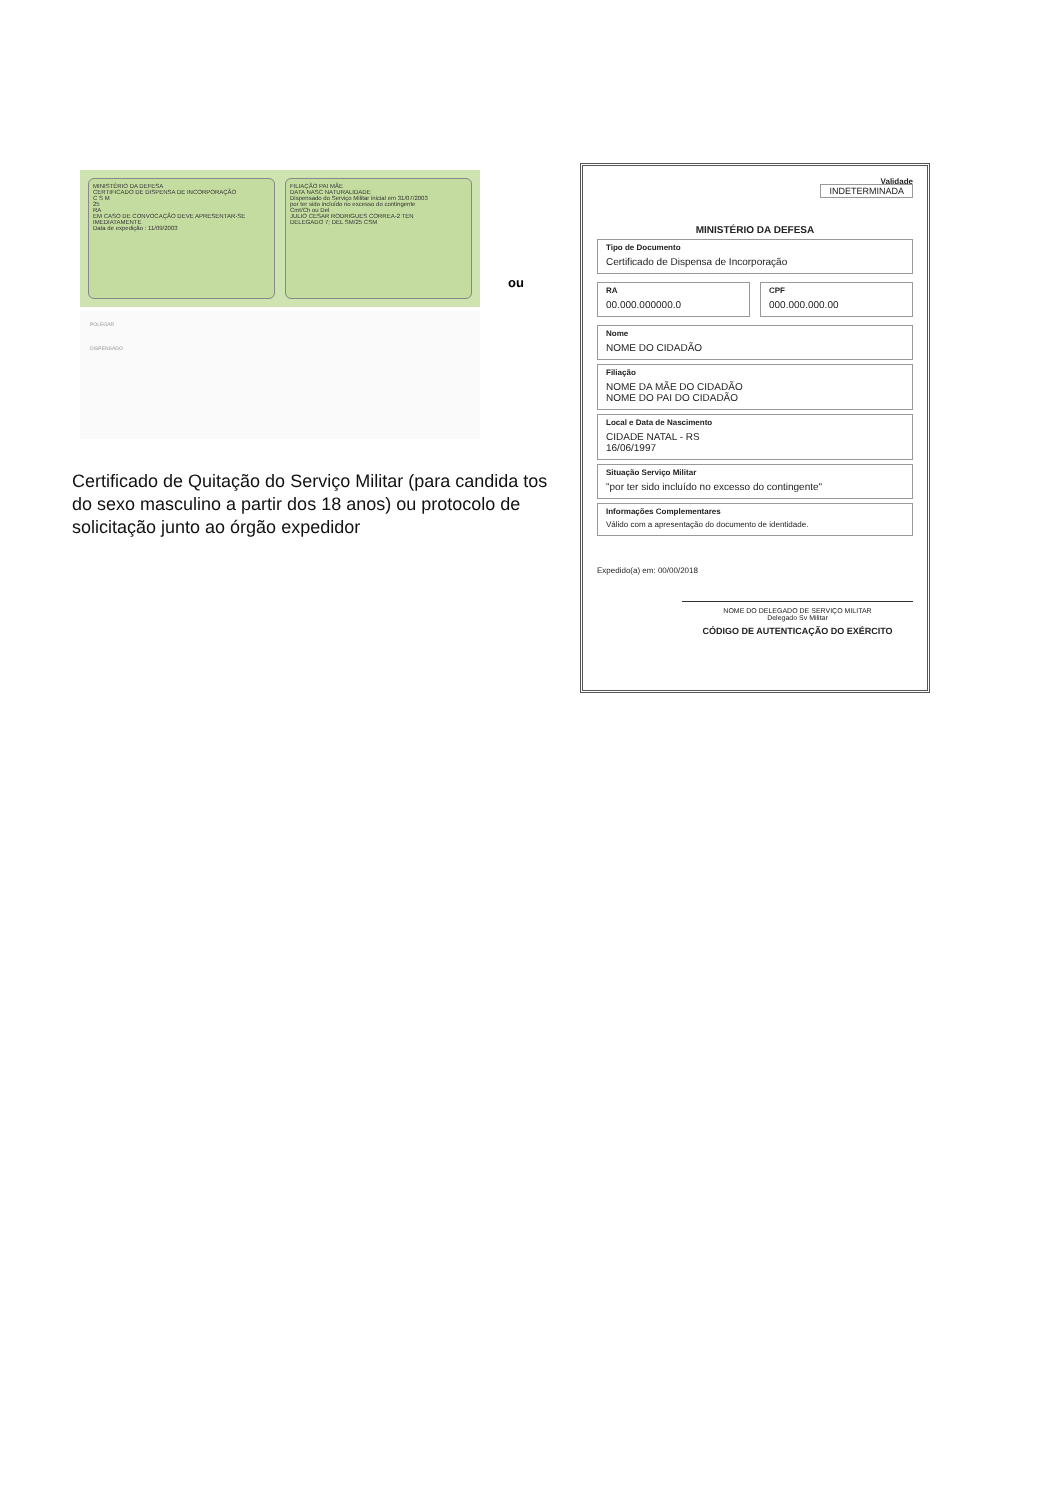MINISTÉRIO DA DEFESA
CERTIFICADO DE DISPENSA DE INCORPORAÇÃO
C S M
25
RA
EM CASO DE CONVOCAÇÃO DEVE APRESENTAR-SE IMEDIATAMENTE
Data de expedição : 11/09/2003
FILIAÇÃO PAI MÃE
DATA NASC NATURALIDADE
Dispensado do Serviço Militar inicial em 31/07/2003
por ter sido incluído no excesso do contingente
Cmt/Ch ou Del
JULIO CESAR RODRIGUES CORREA-2 TEN
DELEGADO 7; DEL SM/25 CSM
POLEGAR
DISPENSADO
ou
Certificado de Quitação do Serviço Militar (para candida tos do sexo masculino a partir dos 18 anos) ou protocolo de solicitação junto ao órgão expedidor
Validade
INDETERMINADA
MINISTÉRIO DA DEFESA
Tipo de Documento
Certificado de Dispensa de Incorporação
RA
00.000.000000.0
CPF
000.000.000.00
Nome
NOME DO CIDADÃO
Filiação
NOME DA MÃE DO CIDADÃO
NOME DO PAI DO CIDADÃO
Local e Data de Nascimento
CIDADE NATAL - RS
16/06/1997
Situação Serviço Militar
"por ter sido incluído no excesso do contingente"
Informações Complementares
Válido com a apresentação do documento de identidade.
Expedido(a) em: 00/00/2018
NOME DO DELEGADO DE SERVIÇO MILITAR
Delegado Sv Militar
CÓDIGO DE AUTENTICAÇÃO DO EXÉRCITO